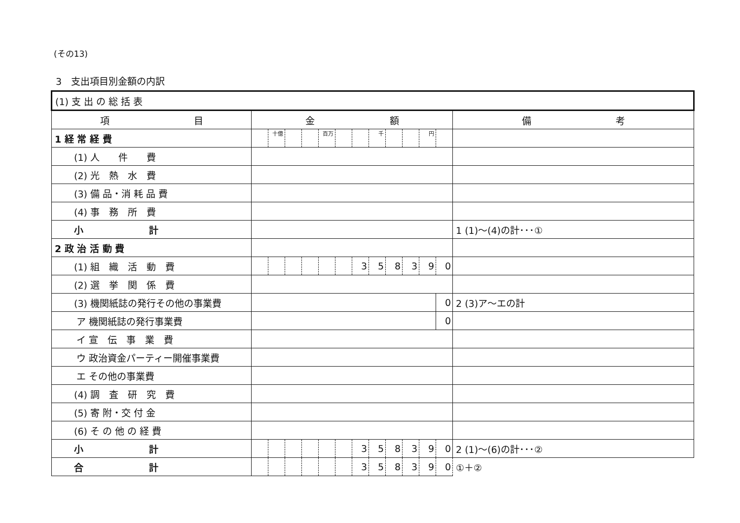(その13)
3　支出項目別金額の内訳
| (1) 支 出 の 総 括 表 | | | | | | | | | | | | | |
| --- | --- | --- | --- | --- | --- | --- | --- | --- | --- | --- | --- | --- | --- |
| 項 目 | 金 額 | | | | | | | | | | | | 備 考 |
| 1 経 常 経 費 | | 十億 | | | 百万 | | | 千 | | | 円 | | |
| (1) 人 件 費 | | | | | | | | | | | | | |
| (2) 光 熱 水 費 | | | | | | | | | | | | | |
| (3) 備 品・消 耗 品 費 | | | | | | | | | | | | | |
| (4) 事 務 所 費 | | | | | | | | | | | | | |
| 小 計 | | | | | | | | | | | | | 1 (1)～(4)の計･･･① |
| 2 政 治 活 動 費 | | | | | | | | | | | | | |
| (1) 組 織 活 動 費 | | | | | | | 3 | 5 | 8 | 3 | 9 | 0 | |
| (2) 選 挙 関 係 費 | | | | | | | | | | | | | |
| (3) 機関紙誌の発行その他の事業費 | | | | | | | | | | | | 0 | 2 (3)ア～エの計 |
| ア 機関紙誌の発行事業費 | | | | | | | | | | | | 0 | |
| イ 宣 伝 事 業 費 | | | | | | | | | | | | | |
| ウ 政治資金パーティー開催事業費 | | | | | | | | | | | | | |
| エ その他の事業費 | | | | | | | | | | | | | |
| (4) 調 査 研 究 費 | | | | | | | | | | | | | |
| (5) 寄 附・交 付 金 | | | | | | | | | | | | | |
| (6) そ の 他 の 経 費 | | | | | | | | | | | | | |
| 小 計 | | | | | | | 3 | 5 | 8 | 3 | 9 | 0 | 2 (1)～(6)の計･･･② |
| 合 計 | | | | | | | 3 | 5 | 8 | 3 | 9 | 0 | ①＋② |